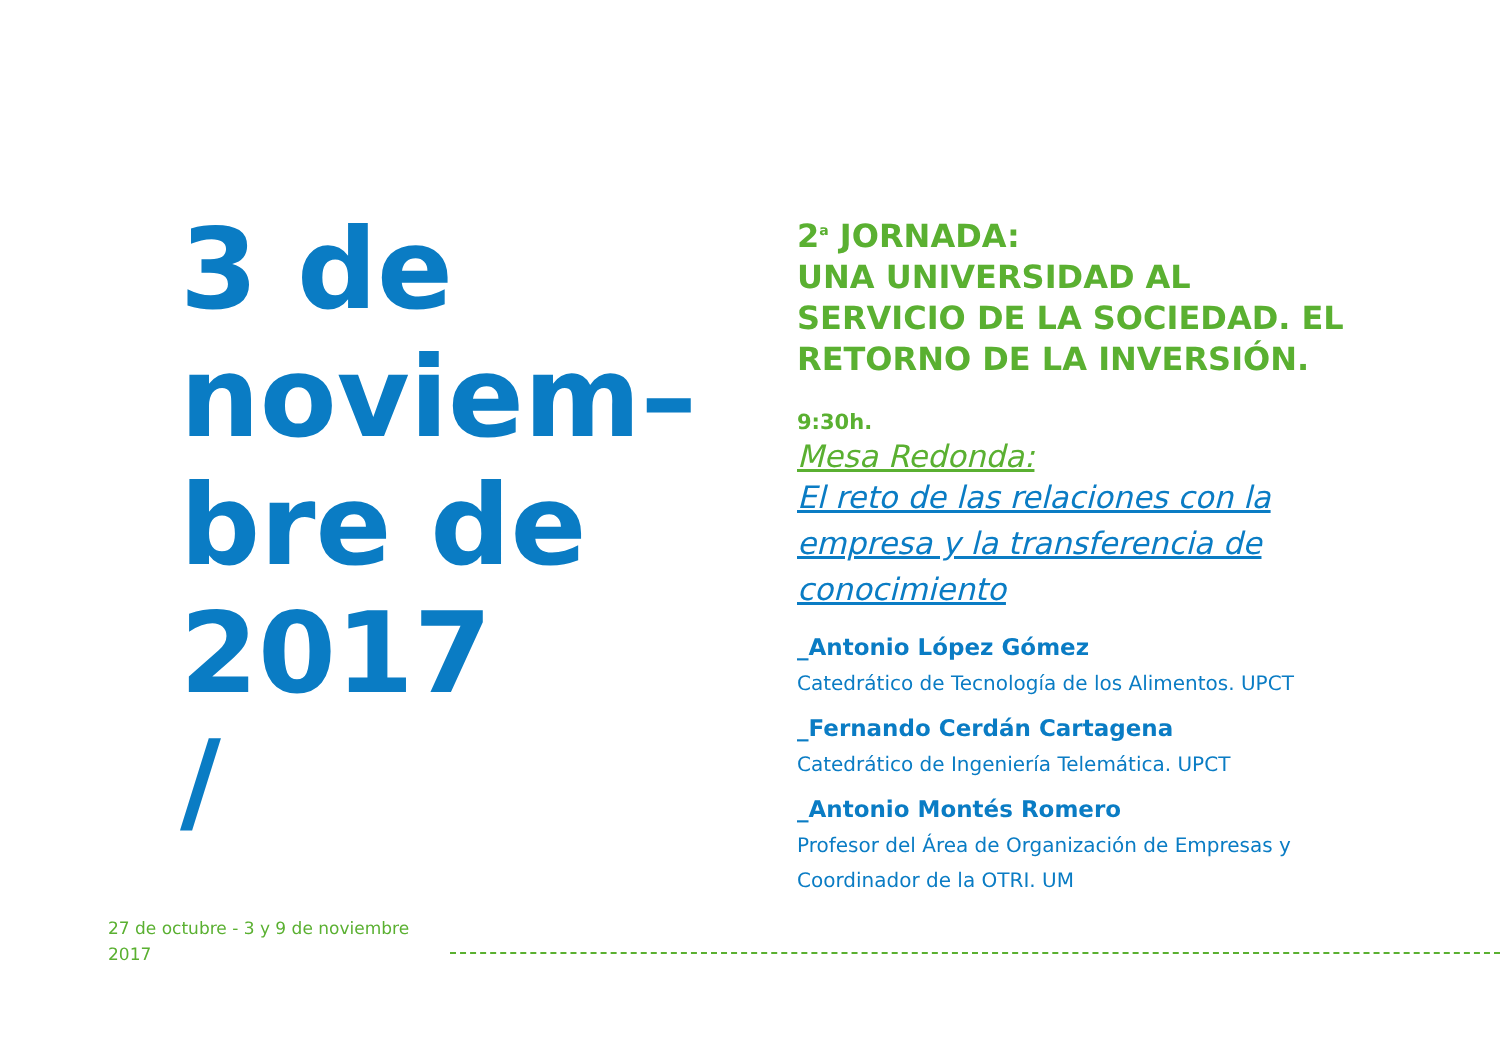3 de
noviem–
bre de
2017
/
2<sup>a</sup> JORNADA:
UNA UNIVERSIDAD AL SERVICIO DE LA SOCIEDAD. EL RETORNO DE LA INVERSIÓN.
9:30h.
Mesa Redonda:
El reto de las relaciones con la empresa y la transferencia de conocimiento
_Antonio López Gómez
Catedrático de Tecnología de los Alimentos. UPCT
_Fernando Cerdán Cartagena
Catedrático de Ingeniería Telemática. UPCT
_Antonio Montés Romero
Profesor del Área de Organización de Empresas y Coordinador de la OTRI. UM
27 de octubre - 3 y 9 de noviembre
2017